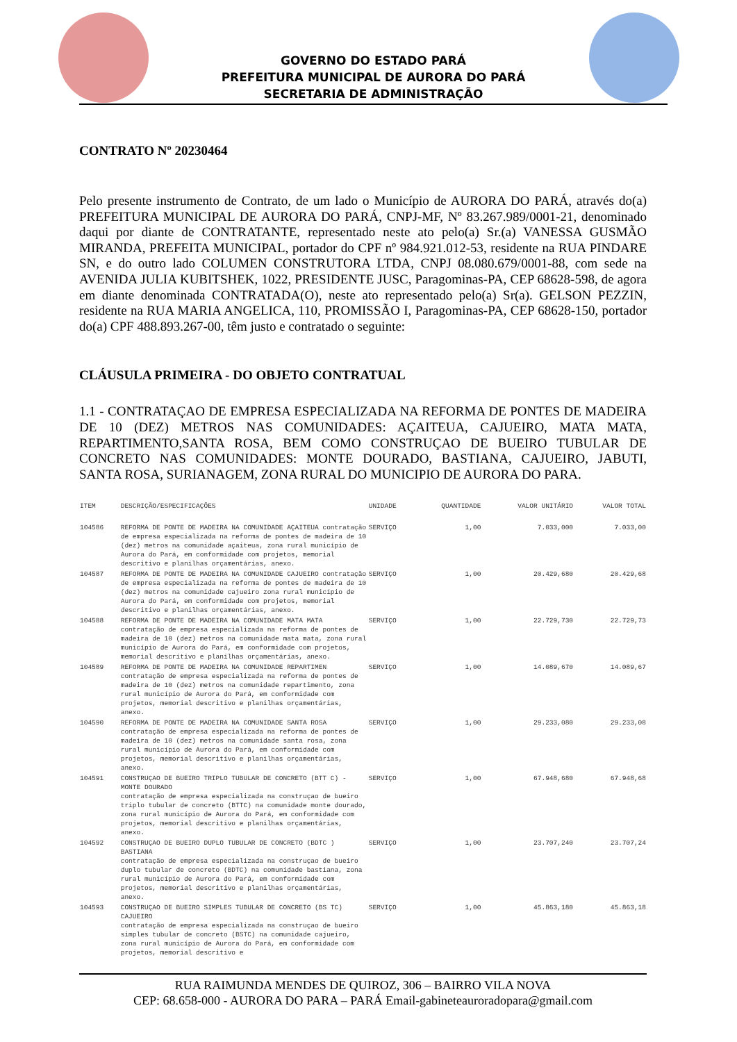GOVERNO DO ESTADO PARÁ
PREFEITURA MUNICIPAL DE AURORA DO PARÁ
SECRETARIA DE ADMINISTRAÇÃO
CONTRATO Nº 20230464
Pelo presente instrumento de Contrato, de um lado o Município de AURORA DO PARÁ, através do(a) PREFEITURA MUNICIPAL DE AURORA DO PARÁ, CNPJ-MF, Nº 83.267.989/0001-21, denominado daqui por diante de CONTRATANTE, representado neste ato pelo(a) Sr.(a) VANESSA GUSMÃO MIRANDA, PREFEITA MUNICIPAL, portador do CPF nº 984.921.012-53, residente na RUA PINDARE SN, e do outro lado COLUMEN CONSTRUTORA LTDA, CNPJ 08.080.679/0001-88, com sede na AVENIDA JULIA KUBITSHEK, 1022, PRESIDENTE JUSC, Paragominas-PA, CEP 68628-598, de agora em diante denominada CONTRATADA(O), neste ato representado pelo(a) Sr(a). GELSON PEZZIN, residente na RUA MARIA ANGELICA, 110, PROMISSÃO I, Paragominas-PA, CEP 68628-150, portador do(a) CPF 488.893.267-00, têm justo e contratado o seguinte:
CLÁUSULA PRIMEIRA - DO OBJETO CONTRATUAL
1.1 - CONTRATAÇAO DE EMPRESA ESPECIALIZADA NA REFORMA DE PONTES DE MADEIRA DE 10 (DEZ) METROS NAS COMUNIDADES: AÇAITEUA, CAJUEIRO, MATA MATA, REPARTIMENTO,SANTA ROSA, BEM COMO CONSTRUÇAO DE BUEIRO TUBULAR DE CONCRETO NAS COMUNIDADES: MONTE DOURADO, BASTIANA, CAJUEIRO, JABUTI, SANTA ROSA, SURIANAGEM, ZONA RURAL DO MUNICIPIO DE AURORA DO PARA.
| ITEM | DESCRIÇÃO/ESPECIFICAÇÕES | UNIDADE | QUANTIDADE | VALOR UNITÁRIO | VALOR TOTAL |
| --- | --- | --- | --- | --- | --- |
| 104586 | REFORMA DE PONTE DE MADEIRA NA COMUNIDADE AÇAITEUA contratação de empresa especializada na reforma de pontes de madeira de 10 (dez) metros na comunidade açaiteua, zona rural município de Aurora do Pará, em conformidade com projetos, memorial descritivo e planilhas orçamentárias, anexo. | SERVIÇO | 1,00 | 7.033,000 | 7.033,00 |
| 104587 | REFORMA DE PONTE DE MADEIRA NA COMUNIDADE CAJUEIRO contratação de empresa especializada na reforma de pontes de madeira de 10 (dez) metros na comunidade cajueiro zona rural município de Aurora do Pará, em conformidade com projetos, memorial descritivo e planilhas orçamentárias, anexo. | SERVIÇO | 1,00 | 20.429,680 | 20.429,68 |
| 104588 | REFORMA DE PONTE DE MADEIRA NA COMUNIDADE MATA MATA contratação de empresa especializada na reforma de pontes de madeira de 10 (dez) metros na comunidade mata mata, zona rural município de Aurora do Pará, em conformidade com projetos, memorial descritivo e planilhas orçamentárias, anexo. | SERVIÇO | 1,00 | 22.729,730 | 22.729,73 |
| 104589 | REFORMA DE PONTE DE MADEIRA NA COMUNIDADE REPARTIMEN contratação de empresa especializada na reforma de pontes de madeira de 10 (dez) metros na comunidade repartimento, zona rural município de Aurora do Pará, em conformidade com projetos, memorial descritivo e planilhas orçamentárias, anexo. | SERVIÇO | 1,00 | 14.089,670 | 14.089,67 |
| 104590 | REFORMA DE PONTE DE MADEIRA NA COMUNIDADE SANTA ROSA contratação de empresa especializada na reforma de pontes de madeira de 10 (dez) metros na comunidade santa rosa, zona rural município de Aurora do Pará, em conformidade com projetos, memorial descritivo e planilhas orçamentárias, anexo. | SERVIÇO | 1,00 | 29.233,080 | 29.233,08 |
| 104591 | CONSTRUÇAO DE BUEIRO TRIPLO TUBULAR DE CONCRETO (BTT C) - MONTE DOURADO contratação de empresa especializada na construçao de bueiro triplo tubular de concreto (BTTC) na comunidade monte dourado, zona rural município de Aurora do Pará, em conformidade com projetos, memorial descritivo e planilhas orçamentárias, anexo. | SERVIÇO | 1,00 | 67.948,680 | 67.948,68 |
| 104592 | CONSTRUÇAO DE BUEIRO DUPLO TUBULAR DE CONCRETO (BDTC ) BASTIANA contratação de empresa especializada na construçao de bueiro duplo tubular de concreto (BDTC) na comunidade bastiana, zona rural município de Aurora do Pará, em conformidade com projetos, memorial descritivo e planilhas orçamentárias, anexo. | SERVIÇO | 1,00 | 23.707,240 | 23.707,24 |
| 104593 | CONSTRUÇAO DE BUEIRO SIMPLES TUBULAR DE CONCRETO (BS TC) CAJUEIRO contratação de empresa especializada na construçao de bueiro simples tubular de concreto (BSTC) na comunidade cajueiro, zona rural município de Aurora do Pará, em conformidade com projetos, memorial descritivo e | SERVIÇO | 1,00 | 45.863,180 | 45.863,18 |
RUA RAIMUNDA MENDES DE QUIROZ, 306 – BAIRRO VILA NOVA
CEP: 68.658-000 - AURORA DO PARA – PARÁ Email-gabineteauroradopara@gmail.com